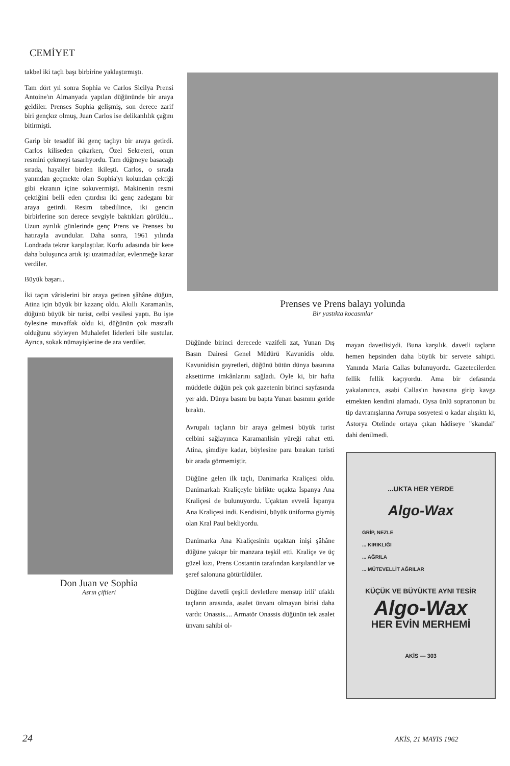CEMİYET
takbel iki taçlı başı birbirine yaklaştırmıştı.
Tam dört yıl sonra Sophia ve Carlos Sicilya Prensi Antoine'ın Almanyada yapılan düğününde bir araya geldiler. Prenses Sophia gelişmiş, son derece zarif biri gençkız olmuş, Juan Carlos ise delikanlılık çağını bitirmişti.
Garip bir tesadüf iki genç taçlıyı bir araya getirdi. Carlos kiliseden çıkarken, Özel Sekreteri, onun resmini çekmeyi tasarlıyordu. Tam düğmeye basacağı sırada, hayaller birden ikileşti. Carlos, o sırada yanından geçmekte olan Sophia'yı kolundan çektiği gibi ekranın içine sokuvermişti. Makinenin resmi çektiğini belli eden çıtırdısı iki genç zadeganı bir araya getirdi. Resim tabedilince, iki gencin birbirlerine son derece sevgiyle baktıkları görüldü... Uzun ayrılık günlerinde genç Prens ve Prenses bu hatırayla avundular. Daha sonra, 1961 yılında Londrada tekrar karşılaştılar. Korfu adasında bir kere daha buluşunca artık işi uzatmadılar, evlenmeğe karar verdiler.
Büyük başarı..
İki taçın vârislerini bir araya getiren şâhâne düğün, Atina için büyük bir kazanç oldu. Akıllı Karamanlis, düğünü büyük bir turist, celbi vesilesi yaptı. Bu işte öylesine muvaffak oldu ki, düğünün çok masraflı olduğunu söyleyen Muhalefet liderleri bile sustular. Ayrıca, sokak nümayişlerine de ara verdiler.
Don Juan ve Sophia
Asrın çiftleri
Prenses ve Prens balayı yolunda
Bir yastıkta kocasınlar
Düğünde birinci derecede vazifeli zat, Yunan Dış Basın Dairesi Genel Müdürü Kavunidis oldu. Kavunidisin gayretleri, düğünü bütün dünya basınına aksettirme imkânlarını sağladı. Öyle ki, bir hafta müddetle düğün pek çok gazetenin birinci sayfasında yer aldı. Dünya basını bu bapta Yunan basınını geride bıraktı.
Avrupalı taçların bir araya gelmesi büyük turist celbini sağlayınca Karamanlisin yüreği rahat etti. Atina, şimdiye kadar, böylesine para bırakan turisti bir arada görmemiştir.
Düğüne gelen ilk taçlı, Danimarka Kraliçesi oldu. Danimarkalı Kraliçeyle birlikte uçakta İspanya Ana Kraliçesi de bulunuyordu. Uçaktan evvelâ İspanya Ana Kraliçesi indi. Kendisini, büyük üniforma giymiş olan Kral Paul bekliyordu.
Danimarka Ana Kraliçesinin uçaktan inişi şâhâne düğüne yakışır bir manzara teşkil etti. Kraliçe ve üç güzel kızı, Prens Costantin tarafından karşılandılar ve şeref salonuna götürüldüler.
Düğüne davetli çeşitli devletlere mensup irili' ufaklı taçların arasında, asalet ünvanı olmayan birisi daha vardı: Onassis.... Armatör Onassis düğünün tek asalet ünvanı sahibi ol-
mayan davetlisiydi. Buna karşılık, davetli taçların hemen hepsinden daha büyük bir servete sahipti. Yanında Maria Callas bulunuyordu. Gazetecilerden fellik fellik kaçıyordu. Ama bir defasında yakalanınca, asabi Callas'ın havasına girip kavga etmekten kendini alamadı. Oysa ünlü sopranonun bu tip davranışlarına Avrupa sosyetesi o kadar alışıktı ki, Astorya Otelinde ortaya çıkan hâdiseye "skandal" dahi denilmedi.
...UKTA HER YERDE
Algo-Wax
GRİP, NEZLE
... KIRIKLIĞI
... AĞRILA
... MÜTEVELLİT AĞRILAR
KÜÇÜK VE BÜYÜKTE AYNI TESİR
Algo-Wax
HER EVİN MERHEMİ
AKİS — 303
24 AKİS, 21 MAYIS 1962